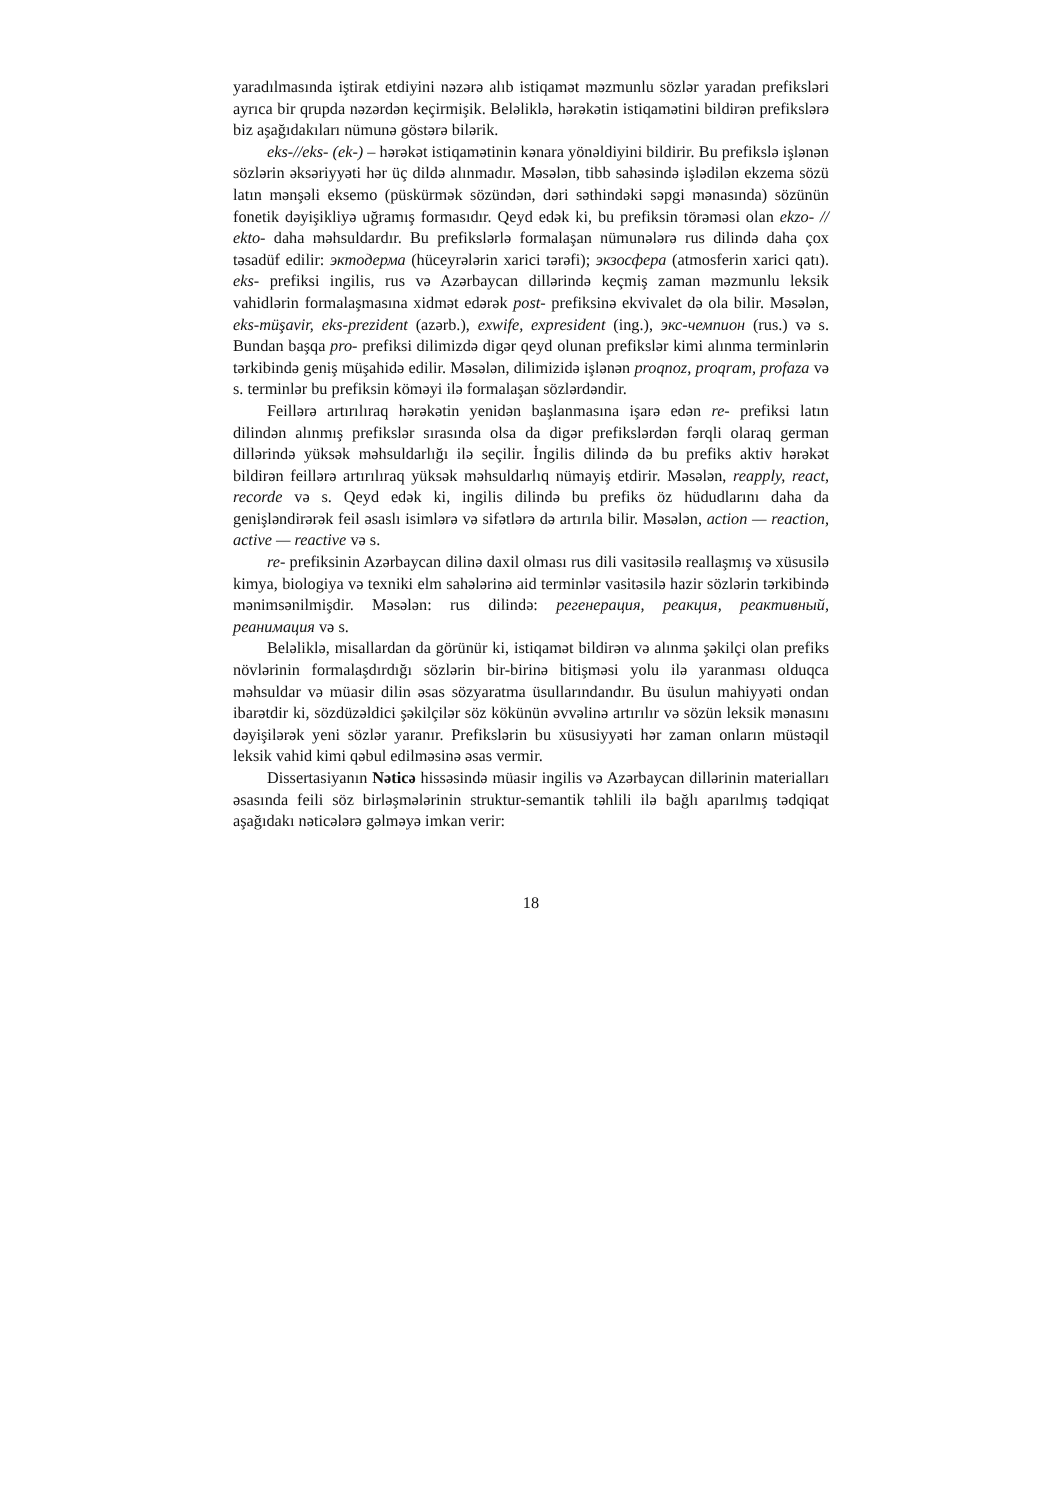yaradılmasında iştirak etdiyini nəzərə alıb istiqamət məzmunlu sözlər yaradan prefiksləri ayrıca bir qrupda nəzərdən keçirmişik. Beləliklə, hərəkətin istiqamətini bildirən prefikslərə biz aşağıdakıları nümunə göstərə bilərik.
eks-//eks- (ek-) – hərəkət istiqamətinin kənara yönəldiyini bildirir. Bu prefikslə işlənən sözlərin əksəriyyəti hər üç dildə alınmadır. Məsələn, tibb sahəsində işlədilən ekzema sözü latın mənşəli eksemo (püskürmək sözündən, dəri səthindəki səpgi mənasında) sözünün fonetik dəyişikliyə uğramış formasıdır. Qeyd edək ki, bu prefiksin törəməsi olan ekzo- // ekto- daha məhsuldardır. Bu prefikslərlə formalaşan nümunələrə rus dilində daha çox təsadüf edilir: эктодерма (hüceyrələrin xarici tərəfi); экзосфера (atmosferin xarici qatı). eks- prefiksi ingilis, rus və Azərbaycan dillərində keçmiş zaman məzmunlu leksik vahidlərin formalaşmasına xidmət edərək post- prefiksinə ekvivalet də ola bilir. Məsələn, eks-müşavir, eks-prezident (azərb.), exwife, expresident (ing.), экс-чемпион (rus.) və s. Bundan başqa pro- prefiksi dilimizdə digər qeyd olunan prefikslər kimi alınma terminlərin tərkibində geniş müşahidə edilir. Məsələn, dilimizidə işlənən proqnoz, proqram, profaza və s. terminlər bu prefiksin köməyi ilə formalaşan sözlərdəndir.
Feillərə artırılıraq hərəkətin yenidən başlanmasına işarə edən re- prefiksi latın dilindən alınmış prefikslər sırasında olsa da digər prefikslərdən fərqli olaraq german dillərində yüksək məhsuldarlığı ilə seçilir. İngilis dilində də bu prefiks aktiv hərəkət bildirən feillərə artırılıraq yüksək məhsuldarlıq nümayiş etdirir. Məsələn, reapply, react, recorde və s. Qeyd edək ki, ingilis dilində bu prefiks öz hüdudlarını daha da genişləndirərək feil əsaslı isimlərə və sifətlərə də artırıla bilir. Məsələn, action — reaction, active — reactive və s.
re- prefiksinin Azərbaycan dilinə daxil olması rus dili vasitəsilə reallaşmış və xüsusilə kimya, biologiya və texniki elm sahələrinə aid terminlər vasitəsilə hazir sözlərin tərkibində mənimsənilmişdir. Məsələn: rus dilində: регенерация, реакция, реактивный, реанимация və s.
Beləliklə, misallardan da görünür ki, istiqamət bildirən və alınma şəkilçi olan prefiks növlərinin formalaşdırdığı sözlərin bir-birinə bitişməsi yolu ilə yaranması olduqca məhsuldar və müasir dilin əsas sözyaratma üsullarındandır. Bu üsulun mahiyyəti ondan ibarətdir ki, sözdüzəldici şəkilçilər söz kökünün əvvəlinə artırılır və sözün leksik mənasını dəyişilərək yeni sözlər yaranır. Prefikslərin bu xüsusiyyəti hər zaman onların müstəqil leksik vahid kimi qəbul edilməsinə əsas vermir.
Dissertasiyanın Nəticə hissəsində müasir ingilis və Azərbaycan dillərinin materialları əsasında feili söz birləşmələrinin struktur-semantik təhlili ilə bağlı aparılmış tədqiqat aşağıdakı nəticələrə gəlməyə imkan verir:
18